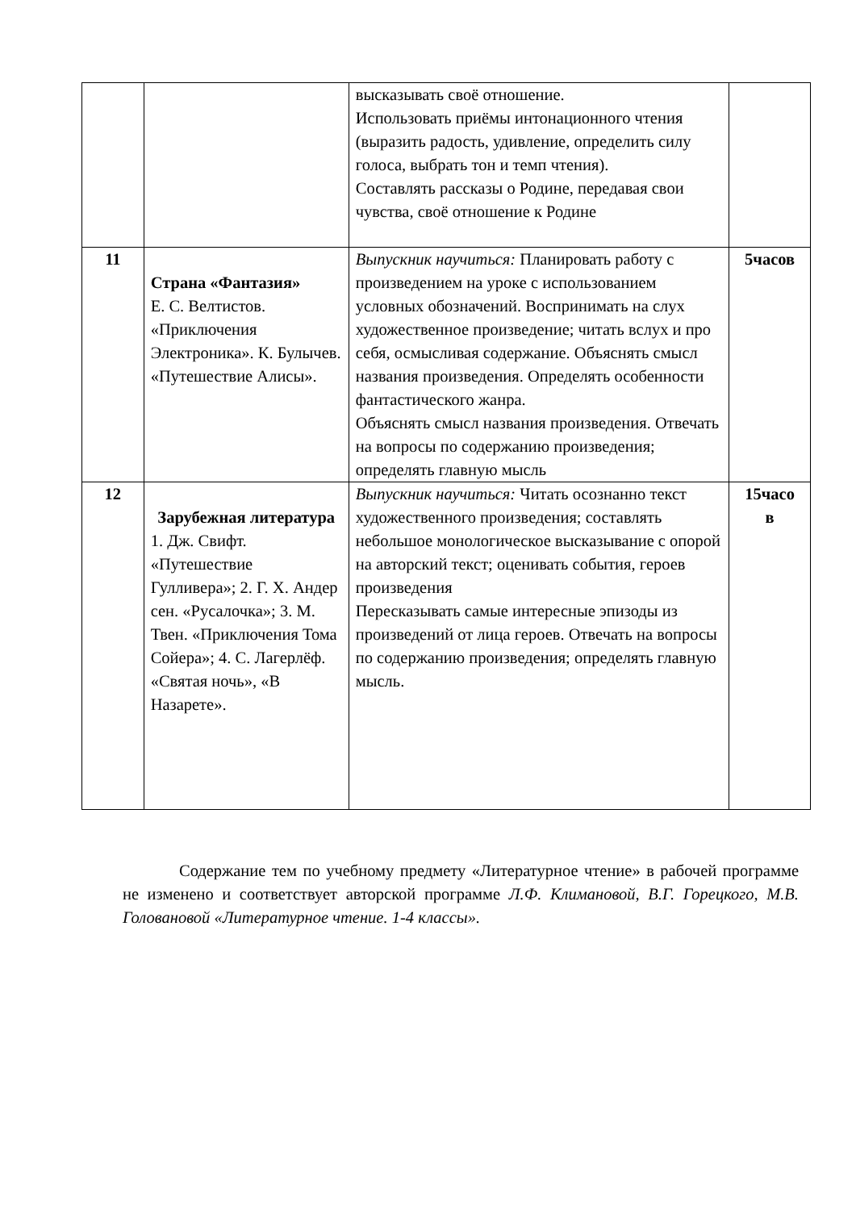| | | высказывать своё отношение. Использовать приёмы интонационного чтения (выразить радость, удивление, определить силу голоса, выбрать тон и темп чтения). Составлять рассказы о Родине, передавая свои чувства, своё отношение к Родине | |
| 11 | Страна «Фантазия» Е. С. Велтистов. «Приключения Электроника». К. Булычев. «Путешествие Алисы». | Выпускник научиться: Планировать работу с произведением на уроке с использованием условных обозначений. Воспринимать на слух художественное произведение; читать вслух и про себя, осмысливая содержание. Объяснять смысл названия произведения. Определять особенности фантастического жанра. Объяснять смысл названия произведения. Отвечать на вопросы по содержанию произведения; определять главную мысль | 5часов |
| 12 | Зарубежная литература 1. Дж. Свифт. «Путешествие Гулливера»; 2. Г. Х. Андер сен. «Русалочка»; 3. М. Твен. «Приключения Тома Сойера»; 4. С. Лагерлёф. «Святая ночь», «В Назарете». | Выпускник научиться: Читать осознанно текст художественного произведения; составлять небольшое монологическое высказывание с опорой на авторский текст; оценивать события, героев произведения Пересказывать самые интересные эпизоды из произведений от лица героев. Отвечать на вопросы по содержанию произведения; определять главную мысль. | 15часо в |
Содержание тем по учебному предмету «Литературное чтение» в рабочей программе не изменено и соответствует авторской программе Л.Ф. Климановой, В.Г. Горецкого, М.В. Головановой «Литературное чтение. 1-4 классы».